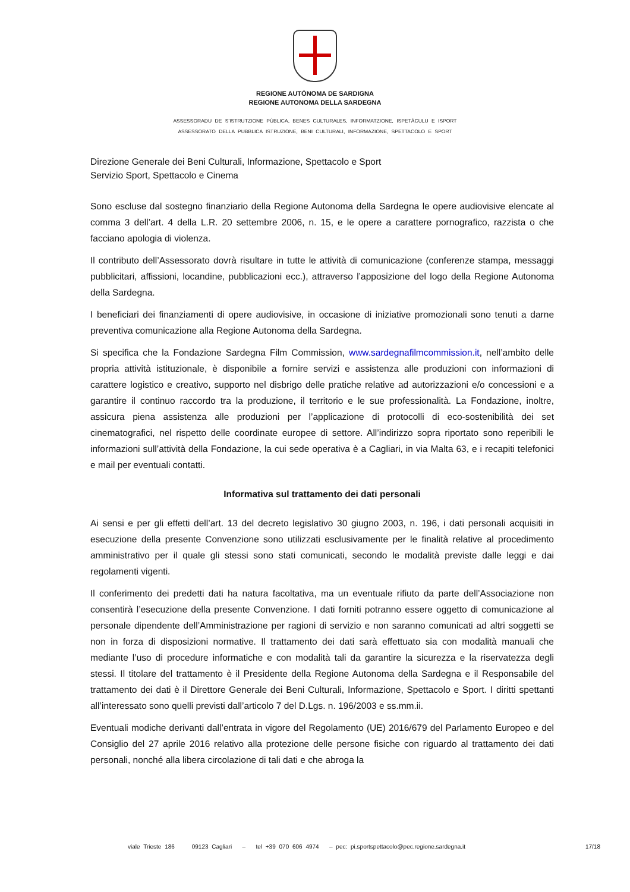REGIONE AUTÒNOMA DE SARDIGNA
REGIONE AUTONOMA DELLA SARDEGNA
ASSESSORADU DE S’ISTRUTZIONE PÙBLICA, BENES CULTURALES, INFORMATZIONE, ISPETÀCULU E ISPORT
ASSESSORATO DELLA PUBBLICA ISTRUZIONE, BENI CULTURALI, INFORMAZIONE, SPETTACOLO E SPORT
Direzione Generale dei Beni Culturali, Informazione, Spettacolo e Sport
Servizio Sport, Spettacolo e Cinema
Sono escluse dal sostegno finanziario della Regione Autonoma della Sardegna le opere audiovisive elencate al comma 3 dell’art. 4 della L.R. 20 settembre 2006, n. 15, e le opere a carattere pornografico, razzista o che facciano apologia di violenza.
Il contributo dell’Assessorato dovrà risultare in tutte le attività di comunicazione (conferenze stampa, messaggi pubblicitari, affissioni, locandine, pubblicazioni ecc.), attraverso l’apposizione del logo della Regione Autonoma della Sardegna.
I beneficiari dei finanziamenti di opere audiovisive, in occasione di iniziative promozionali sono tenuti a darne preventiva comunicazione alla Regione Autonoma della Sardegna.
Si specifica che la Fondazione Sardegna Film Commission, www.sardegnafilmcommission.it, nell’ambito delle propria attività istituzionale, è disponibile a fornire servizi e assistenza alle produzioni con informazioni di carattere logistico e creativo, supporto nel disbrigo delle pratiche relative ad autorizzazioni e/o concessioni e a garantire il continuo raccordo tra la produzione, il territorio e le sue professionalità. La Fondazione, inoltre, assicura piena assistenza alle produzioni per l’applicazione di protocolli di eco-sostenibilità dei set cinematografici, nel rispetto delle coordinate europee di settore. All’indirizzo sopra riportato sono reperibili le informazioni sull’attività della Fondazione, la cui sede operativa è a Cagliari, in via Malta 63, e i recapiti telefonici e mail per eventuali contatti.
Informativa sul trattamento dei dati personali
Ai sensi e per gli effetti dell’art. 13 del decreto legislativo 30 giugno 2003, n. 196, i dati personali acquisiti in esecuzione della presente Convenzione sono utilizzati esclusivamente per le finalità relative al procedimento amministrativo per il quale gli stessi sono stati comunicati, secondo le modalità previste dalle leggi e dai regolamenti vigenti.
Il conferimento dei predetti dati ha natura facoltativa, ma un eventuale rifiuto da parte dell’Associazione non consentirà l’esecuzione della presente Convenzione. I dati forniti potranno essere oggetto di comunicazione al personale dipendente dell’Amministrazione per ragioni di servizio e non saranno comunicati ad altri soggetti se non in forza di disposizioni normative. Il trattamento dei dati sarà effettuato sia con modalità manuali che mediante l’uso di procedure informatiche e con modalità tali da garantire la sicurezza e la riservatezza degli stessi. Il titolare del trattamento è il Presidente della Regione Autonoma della Sardegna e il Responsabile del trattamento dei dati è il Direttore Generale dei Beni Culturali, Informazione, Spettacolo e Sport. I diritti spettanti all’interessato sono quelli previsti dall’articolo 7 del D.Lgs. n. 196/2003 e ss.mm.ii.
Eventuali modiche derivanti dall’entrata in vigore del Regolamento (UE) 2016/679 del Parlamento Europeo e del Consiglio del 27 aprile 2016 relativo alla protezione delle persone fisiche con riguardo al trattamento dei dati personali, nonché alla libera circolazione di tali dati e che abroga la
viale Trieste 186 09123 Cagliari – tel +39 070 606 4974 – pec: pi.sportspettacolo@pec.regione.sardegna.it 17/18